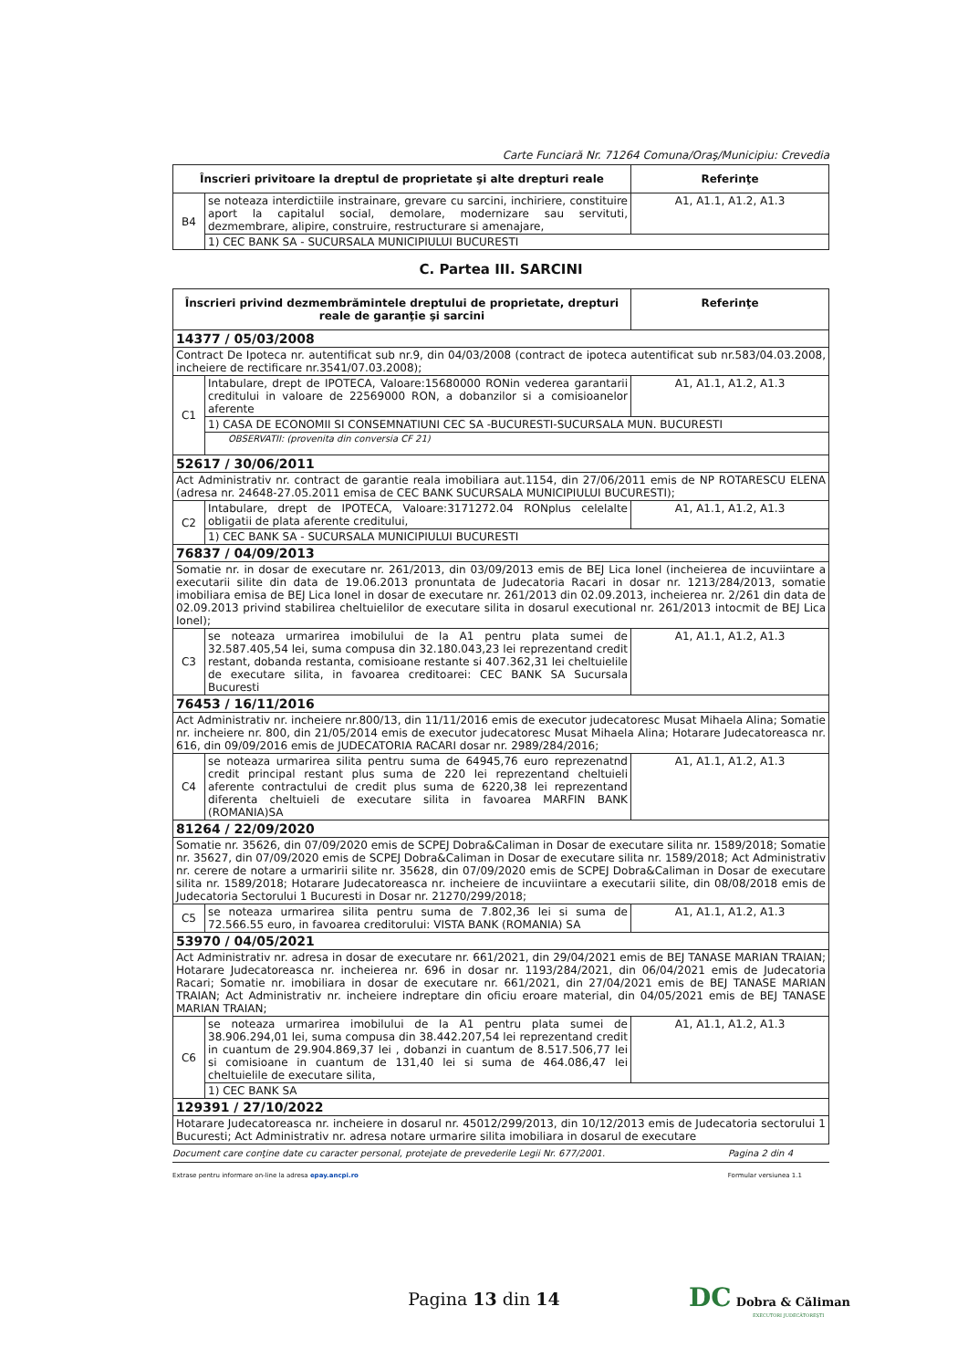Carte Funciară Nr. 71264 Comuna/Oraş/Municipiu: Crevedia
| Înscrieri privitoare la dreptul de proprietate şi alte drepturi reale | | Referinţe |
| --- | --- | --- |
| B4 | se noteaza interdictiile instrainare, grevare cu sarcini, inchiriere, constituire aport la capitalul social, demolare, modernizare sau servituti, dezmembrare, alipire, construire, restructurare si amenajare, | A1, A1.1, A1.2, A1.3 |
| | 1) CEC BANK SA - SUCURSALA MUNICIPIULUI BUCURESTI | |
C. Partea III. SARCINI
| Înscrieri privind dezmembrămintele dreptului de proprietate, drepturi reale de garanţie şi sarcini | | Referinţe |
| --- | --- | --- |
| 14377 / 05/03/2008 | | |
| Contract De Ipoteca nr. autentificat sub nr.9, din 04/03/2008 (contract de ipoteca autentificat sub nr.583/04.03.2008, incheiere de rectificare nr.3541/07.03.2008); | | |
| C1 | Intabulare, drept de IPOTECA, Valoare:15680000 RONin vederea garantarii creditului in valoare de 22569000 RON, a dobanzilor si a comisioanelor aferente | A1, A1.1, A1.2, A1.3 |
| | 1) CASA DE ECONOMII SI CONSEMNATIUNI CEC SA -BUCURESTI-SUCURSALA MUN. BUCURESTI | |
| | OBSERVATII: (provenita din conversia CF 21) | |
| 52617 / 30/06/2011 | | |
| Act Administrativ nr. contract de garantie reala imobiliara aut.1154, din 27/06/2011 emis de NP ROTARESCU ELENA (adresa nr. 24648-27.05.2011 emisa de CEC BANK SUCURSALA MUNICIPIULUI BUCURESTI); | | |
| C2 | Intabulare, drept de IPOTECA, Valoare:3171272.04 RONplus celelalte obligatii de plata aferente creditului, | A1, A1.1, A1.2, A1.3 |
| | 1) CEC BANK SA - SUCURSALA MUNICIPIULUI BUCURESTI | |
| 76837 / 04/09/2013 | | |
| Somatie nr. in dosar de executare nr. 261/2013, din 03/09/2013 emis de BEJ Lica Ionel (incheierea de incuviintare a executarii silite din data de 19.06.2013 pronuntata de Judecatoria Racari in dosar nr. 1213/284/2013, somatie imobiliara emisa de BEJ Lica Ionel in dosar de executare nr. 261/2013 din 02.09.2013, incheierea nr. 2/261 din data de 02.09.2013 privind stabilirea cheltuielilor de executare silita in dosarul executional nr. 261/2013 intocmit de BEJ Lica Ionel); | | |
| C3 | se noteaza urmarirea imobilului de la A1 pentru plata sumei de 32.587.405,54 lei, suma compusa din 32.180.043,23 lei reprezentand credit restant, dobanda restanta, comisioane restante si 407.362,31 lei cheltuielile de executare silita, in favoarea creditoarei: CEC BANK SA Sucursala Bucuresti | A1, A1.1, A1.2, A1.3 |
| 76453 / 16/11/2016 | | |
| Act Administrativ nr. incheiere nr.800/13, din 11/11/2016 emis de executor judecatoresc Musat Mihaela Alina; Somatie nr. incheiere nr. 800, din 21/05/2014 emis de executor judecatoresc Musat Mihaela Alina; Hotarare Judecatoreasca nr. 616, din 09/09/2016 emis de JUDECATORIA RACARI dosar nr. 2989/284/2016; | | |
| C4 | se noteaza urmarirea silita pentru suma de 64945,76 euro reprezenatnd credit principal restant plus suma de 220 lei reprezentand cheltuieli aferente contractului de credit plus suma de 6220,38 lei reprezentand diferenta cheltuieli de executare silita in favoarea MARFIN BANK (ROMANIA)SA | A1, A1.1, A1.2, A1.3 |
| 81264 / 22/09/2020 | | |
| Somatie nr. 35626, din 07/09/2020 emis de SCPEJ Dobra&Caliman in Dosar de executare silita nr. 1589/2018; Somatie nr. 35627, din 07/09/2020 emis de SCPEJ Dobra&Caliman in Dosar de executare silita nr. 1589/2018; Act Administrativ nr. cerere de notare a urmaririi silite nr. 35628, din 07/09/2020 emis de SCPEJ Dobra&Caliman in Dosar de executare silita nr. 1589/2018; Hotarare Judecatoreasca nr. incheiere de incuviintare a executarii silite, din 08/08/2018 emis de Judecatoria Sectorului 1 Bucuresti in Dosar nr. 21270/299/2018; | | |
| C5 | se noteaza urmarirea silita pentru suma de 7.802,36 lei si suma de 72.566.55 euro, in favoarea creditorului: VISTA BANK (ROMANIA) SA | A1, A1.1, A1.2, A1.3 |
| 53970 / 04/05/2021 | | |
| Act Administrativ nr. adresa in dosar de executare nr. 661/2021, din 29/04/2021 emis de BEJ TANASE MARIAN TRAIAN; Hotarare Judecatoreasca nr. incheierea nr. 696 in dosar nr. 1193/284/2021, din 06/04/2021 emis de Judecatoria Racari; Somatie nr. imobiliara in dosar de executare nr. 661/2021, din 27/04/2021 emis de BEJ TANASE MARIAN TRAIAN; Act Administrativ nr. incheiere indreptare din oficiu eroare material, din 04/05/2021 emis de BEJ TANASE MARIAN TRAIAN; | | |
| C6 | se noteaza urmarirea imobilului de la A1 pentru plata sumei de 38.906.294,01 lei, suma compusa din 38.442.207,54 lei reprezentand credit in cuantum de 29.904.869,37 lei , dobanzi in cuantum de 8.517.506,77 lei si comisioane in cuantum de 131,40 lei si suma de 464.086,47 lei cheltuielile de executare silita, | A1, A1.1, A1.2, A1.3 |
| | 1) CEC BANK SA | |
| 129391 / 27/10/2022 | | |
| Hotarare Judecatoreasca nr. incheiere in dosarul nr. 45012/299/2013, din 10/12/2013 emis de Judecatoria sectorului 1 Bucuresti; Act Administrativ nr. adresa notare urmarire silita imobiliara in dosarul de executare | | |
Document care conţine date cu caracter personal, protejate de prevederile Legii Nr. 677/2001. Pagina 2 din 4
Extrase pentru informare on-line la adresa epay.ancpi.ro Formular versiunea 1.1
Pagina 13 din 14
DC Dobra & Căliman
EXECUTORI JUDECĂTOREŞTI